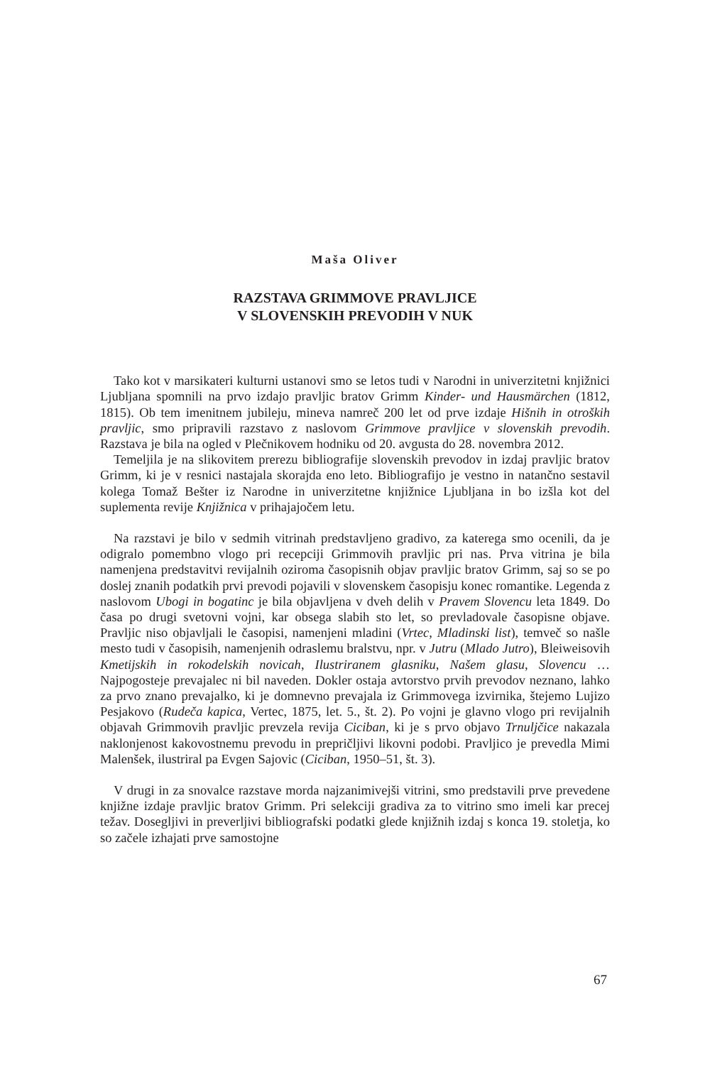Maša Oliver
RAZSTAVA GRIMMOVE PRAVLJICE
V SLOVENSKIH PREVODIH V NUK
Tako kot v marsikateri kulturni ustanovi smo se letos tudi v Narodni in univerzitetni knjižnici Ljubljana spomnili na prvo izdajo pravljic bratov Grimm Kinder- und Hausmärchen (1812, 1815). Ob tem imenitnem jubileju, mineva namreč 200 let od prve izdaje Hišnih in otroških pravljic, smo pripravili razstavo z naslovom Grimmove pravljice v slovenskih prevodih. Razstava je bila na ogled v Plečnikovem hodniku od 20. avgusta do 28. novembra 2012.
Temeljila je na slikovitem prerezu bibliografije slovenskih prevodov in izdaj pravljic bratov Grimm, ki je v resnici nastajala skorajda eno leto. Bibliografijo je vestno in natančno sestavil kolega Tomaž Bešter iz Narodne in univerzitetne knjižnice Ljubljana in bo izšla kot del suplementa revije Knjižnica v prihajajočem letu.
Na razstavi je bilo v sedmih vitrinah predstavljeno gradivo, za katerega smo ocenili, da je odigralo pomembno vlogo pri recepciji Grimmovih pravljic pri nas. Prva vitrina je bila namenjena predstavitvi revijalnih oziroma časopisnih objav pravljic bratov Grimm, saj so se po doslej znanih podatkih prvi prevodi pojavili v slovenskem časopisju konec romantike. Legenda z naslovom Ubogi in bogatinc je bila objavljena v dveh delih v Pravem Slovencu leta 1849. Do časa po drugi svetovni vojni, kar obsega slabih sto let, so prevladovale časopisne objave. Pravljic niso objavljali le časopisi, namenjeni mladini (Vrtec, Mladinski list), temveč so našle mesto tudi v časopisih, namenjenih odraslemu bralstvu, npr. v Jutru (Mlado Jutro), Bleiweisovih Kmetijskih in rokodelskih novicah, Ilustriranem glasniku, Našem glasu, Slovencu … Najpogosteje prevajalec ni bil naveden. Dokler ostaja avtorstvo prvih prevodov neznano, lahko za prvo znano prevajalko, ki je domnevno prevajala iz Grimmovega izvirnika, štejemo Lujizo Pesjakovo (Rudeča kapica, Vertec, 1875, let. 5., št. 2). Po vojni je glavno vlogo pri revijalnih objavah Grimmovih pravljic prevzela revija Ciciban, ki je s prvo objavo Trnuljčice nakazala naklonjenost kakovostnemu prevodu in prepričljivi likovni podobi. Pravljico je prevedla Mimi Malenšek, ilustriral pa Evgen Sajovic (Ciciban, 1950–51, št. 3).
V drugi in za snovalce razstave morda najzanimivejši vitrini, smo predstavili prve prevedene knjižne izdaje pravljic bratov Grimm. Pri selekciji gradiva za to vitrino smo imeli kar precej težav. Dosegljivi in preverljivi bibliografski podatki glede knjižnih izdaj s konca 19. stoletja, ko so začele izhajati prve samostojne
67